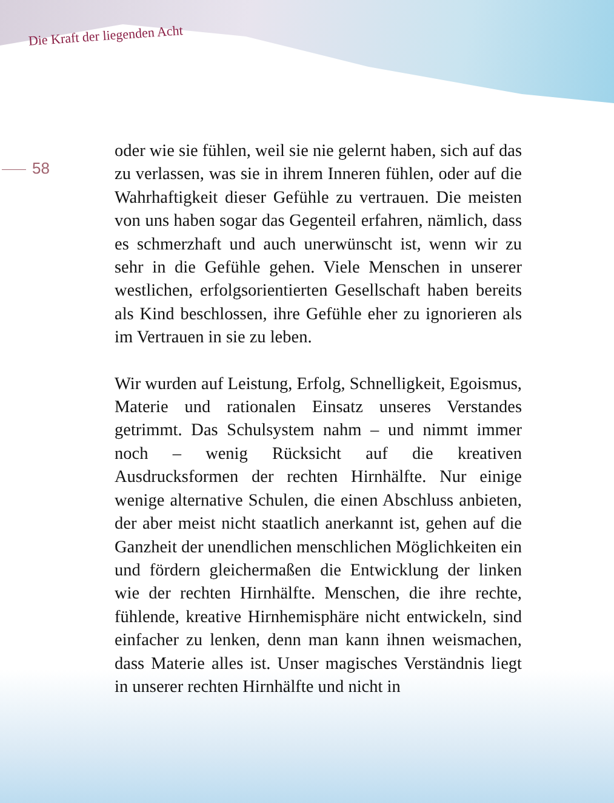Die Kraft der liegenden Acht
58
oder wie sie fühlen, weil sie nie gelernt haben, sich auf das zu verlassen, was sie in ihrem Inneren fühlen, oder auf die Wahrhaftigkeit dieser Gefühle zu vertrauen. Die meisten von uns haben sogar das Gegenteil erfahren, nämlich, dass es schmerzhaft und auch unerwünscht ist, wenn wir zu sehr in die Gefühle gehen. Viele Menschen in unserer westlichen, erfolgsorientierten Gesellschaft haben bereits als Kind beschlossen, ihre Gefühle eher zu ignorieren als im Vertrauen in sie zu leben.
Wir wurden auf Leistung, Erfolg, Schnelligkeit, Egoismus, Materie und rationalen Einsatz unseres Verstandes getrimmt. Das Schulsystem nahm – und nimmt immer noch – wenig Rücksicht auf die kreativen Ausdrucksformen der rechten Hirnhälfte. Nur einige wenige alternative Schulen, die einen Abschluss anbieten, der aber meist nicht staatlich anerkannt ist, gehen auf die Ganzheit der unendlichen menschlichen Möglichkeiten ein und fördern gleichermaßen die Entwicklung der linken wie der rechten Hirnhälfte. Menschen, die ihre rechte, fühlende, kreative Hirnhemisphäre nicht entwickeln, sind einfacher zu lenken, denn man kann ihnen weismachen, dass Materie alles ist. Unser magisches Verständnis liegt in unserer rechten Hirnhälfte und nicht in